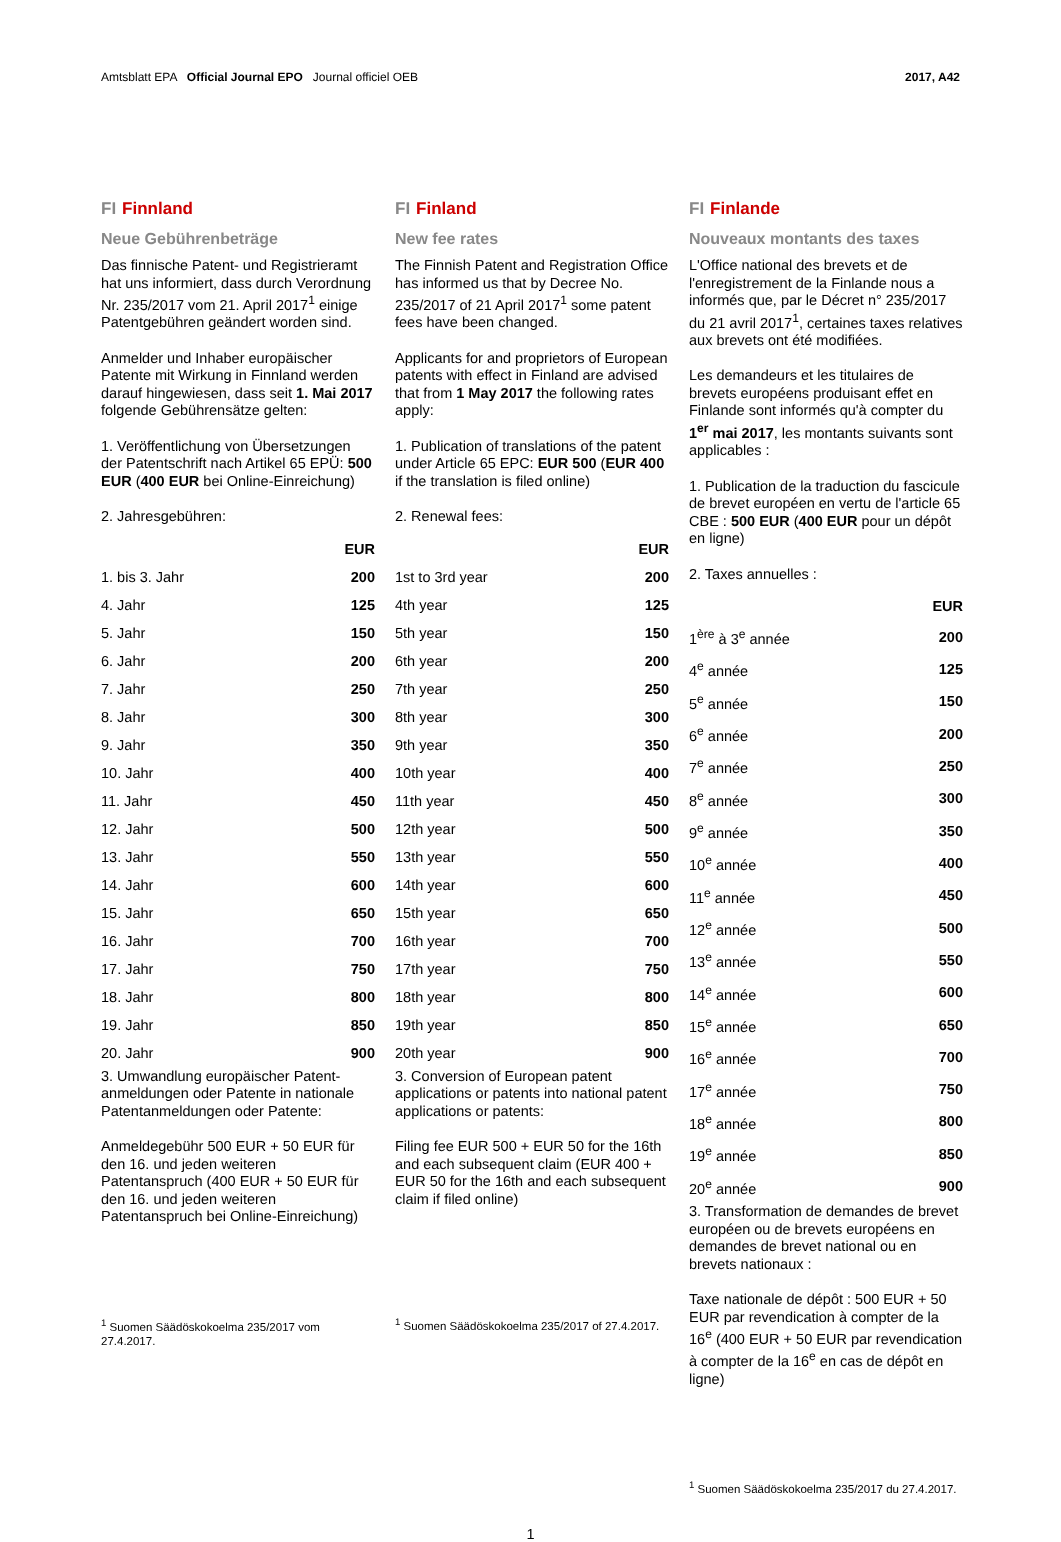Amtsblatt EPA Official Journal EPO Journal officiel OEB 2017, A42
FI Finnland
Neue Gebührenbeträge
Das finnische Patent- und Registrier­amt hat uns informiert, dass durch Verordnung Nr. 235/2017 vom 21. April 2017<sup>1</sup> einige Patentgebühren geändert worden sind.
Anmelder und Inhaber europäischer Patente mit Wirkung in Finnland werden darauf hingewiesen, dass seit 1. Mai 2017 folgende Gebührensätze gelten:
1. Veröffentlichung von Übersetzungen der Patentschrift nach Artikel 65 EPÜ: 500 EUR (400 EUR bei Online-Ein­reichung)
2. Jahresgebühren:
| | EUR |
| --- | --- |
| 1. bis 3. Jahr | 200 |
| 4. Jahr | 125 |
| 5. Jahr | 150 |
| 6. Jahr | 200 |
| 7. Jahr | 250 |
| 8. Jahr | 300 |
| 9. Jahr | 350 |
| 10. Jahr | 400 |
| 11. Jahr | 450 |
| 12. Jahr | 500 |
| 13. Jahr | 550 |
| 14. Jahr | 600 |
| 15. Jahr | 650 |
| 16. Jahr | 700 |
| 17. Jahr | 750 |
| 18. Jahr | 800 |
| 19. Jahr | 850 |
| 20. Jahr | 900 |
3. Umwandlung europäischer Patent­anmeldungen oder Patente in nationale Patentanmeldungen oder Patente:
Anmeldegebühr 500 EUR + 50 EUR für den 16. und jeden weiteren Patentanspruch (400 EUR + 50 EUR für den 16. und jeden weiteren Patentanspruch bei Online-Einreichung)
<sup>1</sup> Suomen Säädöskokoelma 235/2017 vom 27.4.2017.
FI Finland
New fee rates
The Finnish Patent and Registration Office has informed us that by Decree No. 235/2017 of 21 April 2017<sup>1</sup> some patent fees have been changed.
Applicants for and proprietors of European patents with effect in Finland are advised that from 1 May 2017 the following rates apply:
1. Publication of translations of the patent under Article 65 EPC: EUR 500 (EUR 400 if the translation is filed online)
2. Renewal fees:
| | EUR |
| --- | --- |
| 1st to 3rd year | 200 |
| 4th year | 125 |
| 5th year | 150 |
| 6th year | 200 |
| 7th year | 250 |
| 8th year | 300 |
| 9th year | 350 |
| 10th year | 400 |
| 11th year | 450 |
| 12th year | 500 |
| 13th year | 550 |
| 14th year | 600 |
| 15th year | 650 |
| 16th year | 700 |
| 17th year | 750 |
| 18th year | 800 |
| 19th year | 850 |
| 20th year | 900 |
3. Conversion of European patent applications or patents into national patent applications or patents:
Filing fee EUR 500 + EUR 50 for the 16th and each subsequent claim (EUR 400 + EUR 50 for the 16th and each subsequent claim if filed online)
<sup>1</sup> Suomen Säädöskokoelma 235/2017 of 27.4.2017.
FI Finlande
Nouveaux montants des taxes
L'Office national des brevets et de l'enregistrement de la Finlande nous a informés que, par le Décret n° 235/2017 du 21 avril 2017<sup>1</sup>, certaines taxes relatives aux brevets ont été modifiées.
Les demandeurs et les titulaires de brevets européens produisant effet en Finlande sont informés qu'à compter du 1<sup>er</sup> mai 2017, les montants suivants sont applicables :
1. Publication de la traduction du fascicule de brevet européen en vertu de l'article 65 CBE : 500 EUR (400 EUR pour un dépôt en ligne)
2. Taxes annuelles :
| | EUR |
| --- | --- |
| 1<sup>ère</sup> à 3<sup>e</sup> année | 200 |
| 4<sup>e</sup> année | 125 |
| 5<sup>e</sup> année | 150 |
| 6<sup>e</sup> année | 200 |
| 7<sup>e</sup> année | 250 |
| 8<sup>e</sup> année | 300 |
| 9<sup>e</sup> année | 350 |
| 10<sup>e</sup> année | 400 |
| 11<sup>e</sup> année | 450 |
| 12<sup>e</sup> année | 500 |
| 13<sup>e</sup> année | 550 |
| 14<sup>e</sup> année | 600 |
| 15<sup>e</sup> année | 650 |
| 16<sup>e</sup> année | 700 |
| 17<sup>e</sup> année | 750 |
| 18<sup>e</sup> année | 800 |
| 19<sup>e</sup> année | 850 |
| 20<sup>e</sup> année | 900 |
3. Transformation de demandes de brevet européen ou de brevets européens en demandes de brevet national ou en brevets nationaux :
Taxe nationale de dépôt : 500 EUR + 50 EUR par revendication à compter de la 16<sup>e</sup> (400 EUR + 50 EUR par revendication à compter de la 16<sup>e</sup> en cas de dépôt en ligne)
<sup>1</sup> Suomen Säädöskokoelma 235/2017 du 27.4.2017.
1